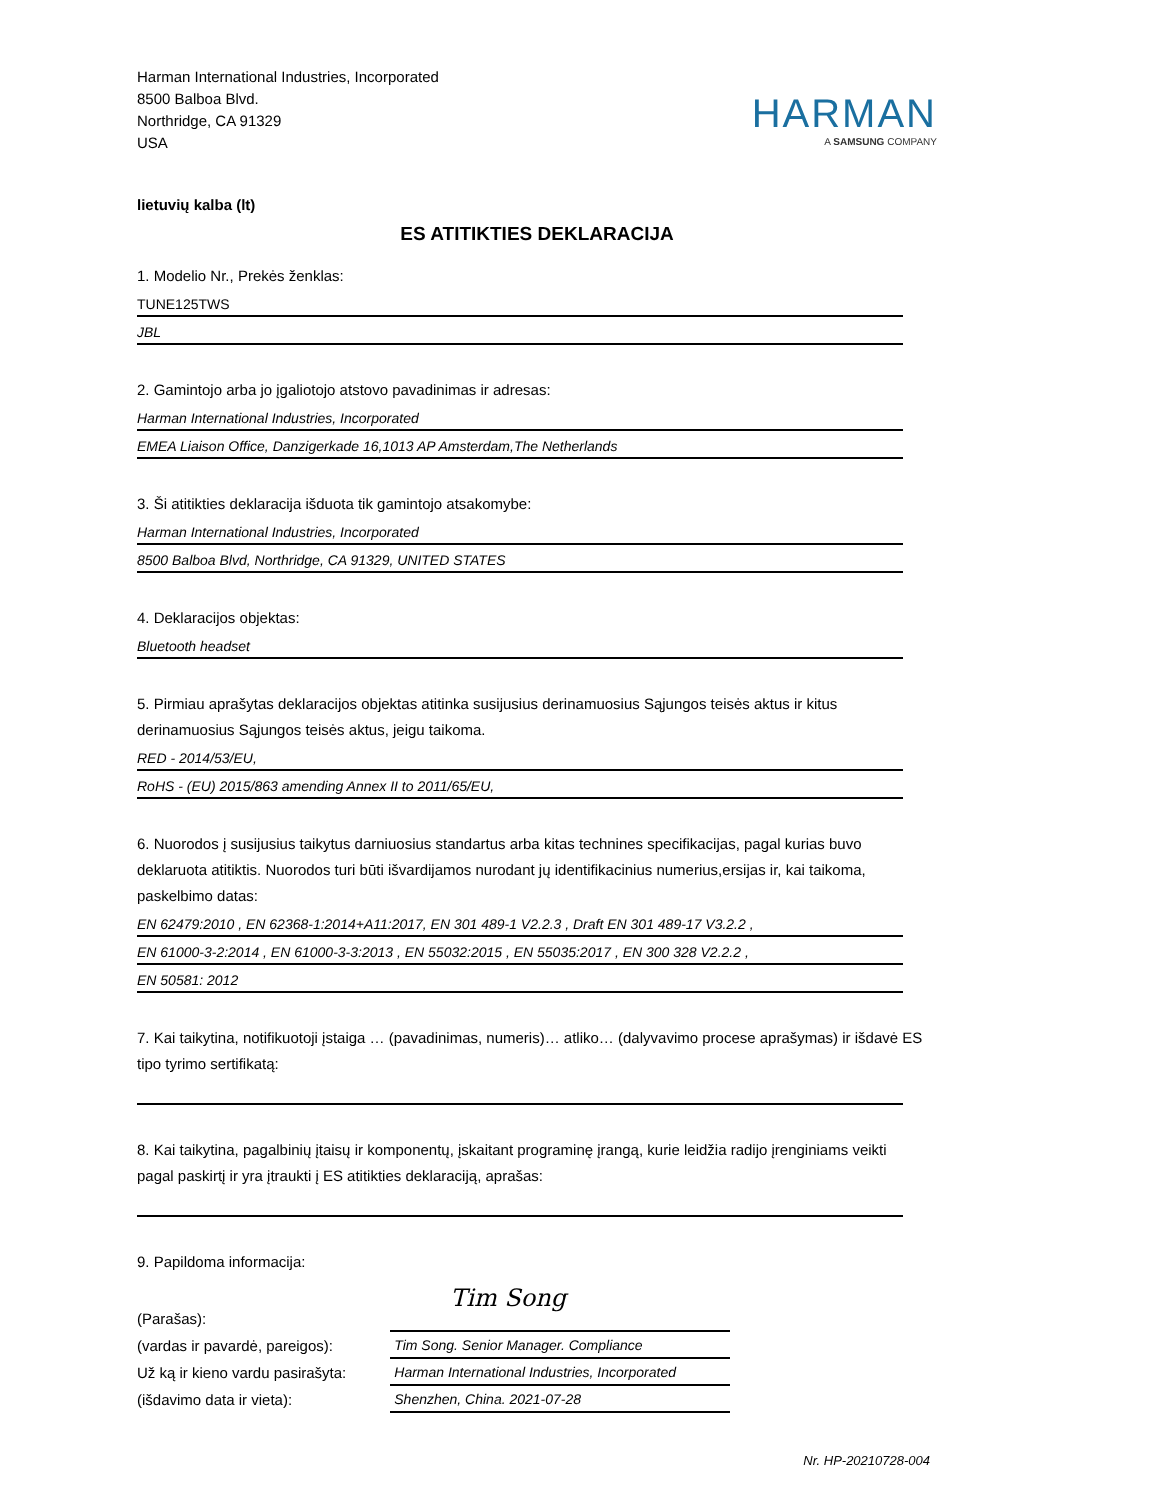Harman International Industries, Incorporated
8500 Balboa Blvd.
Northridge, CA 91329
USA
HARMAN
A SAMSUNG COMPANY
lietuvių kalba (lt)
ES ATITIKTIES DEKLARACIJA
1. Modelio Nr., Prekės ženklas:
TUNE125TWS
JBL
2. Gamintojo arba jo įgaliotojo atstovo pavadinimas ir adresas:
Harman International Industries, Incorporated
EMEA Liaison Office, Danzigerkade 16,1013 AP Amsterdam,The Netherlands
3. Ši atitikties deklaracija išduota tik gamintojo atsakomybe:
Harman International Industries, Incorporated
8500 Balboa Blvd, Northridge, CA 91329, UNITED STATES
4. Deklaracijos objektas:
Bluetooth headset
5. Pirmiau aprašytas deklaracijos objektas atitinka susijusius derinamuosius Sąjungos teisės aktus ir kitus derinamuosius Sąjungos teisės aktus, jeigu taikoma.
RED - 2014/53/EU,
RoHS - (EU) 2015/863 amending Annex II to 2011/65/EU,
6. Nuorodos į susijusius taikytus darniuosius standartus arba kitas technines specifikacijas, pagal kurias buvo deklaruota atitiktis. Nuorodos turi būti išvardijamos nurodant jų identifikacinius numerius,ersijas ir, kai taikoma, paskelbimo datas:
EN 62479:2010 , EN 62368-1:2014+A11:2017, EN 301 489-1 V2.2.3 , Draft EN 301 489-17 V3.2.2 ,
EN 61000-3-2:2014 , EN 61000-3-3:2013 , EN 55032:2015 , EN 55035:2017 , EN 300 328 V2.2.2 ,
EN 50581: 2012
7. Kai taikytina, notifikuotoji įstaiga … (pavadinimas, numeris)… atliko… (dalyvavimo procese aprašymas) ir išdavė ES tipo tyrimo sertifikatą:
8. Kai taikytina, pagalbinių įtaisų ir komponentų, įskaitant programinę įrangą, kurie leidžia radijo įrenginiams veikti pagal paskirtį ir yra įtraukti į ES atitikties deklaraciją, aprašas:
9. Papildoma informacija:
(Parašas):
(vardas ir pavardė, pareigos):
Už ką ir kieno vardu pasirašyta:
(išdavimo data ir vieta):
Tim Song
Tim Song. Senior Manager. Compliance
Harman International Industries, Incorporated
Shenzhen, China. 2021-07-28
Nr. HP-20210728-004